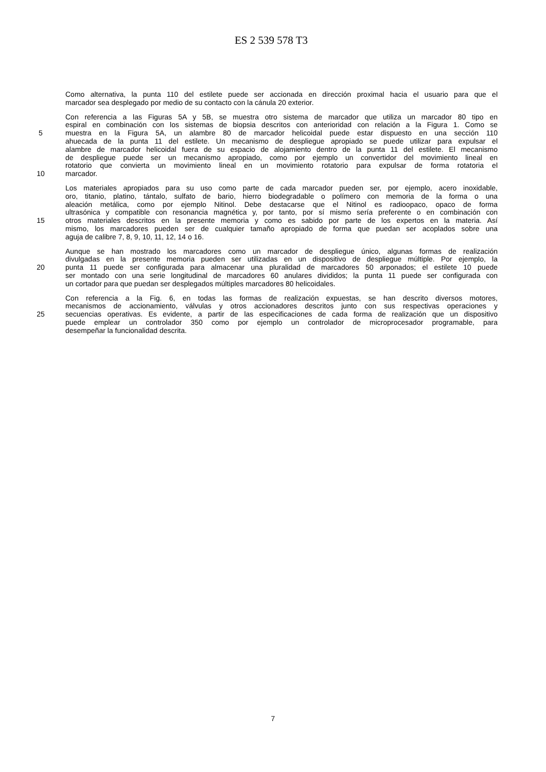ES 2 539 578 T3
Como alternativa, la punta 110 del estilete puede ser accionada en dirección proximal hacia el usuario para que el
marcador sea desplegado por medio de su contacto con la cánula 20 exterior.
Con referencia a las Figuras 5A y 5B, se muestra otro sistema de marcador que utiliza un marcador 80 tipo en
espiral en combinación con los sistemas de biopsia descritos con anterioridad con relación a la Figura 1. Como se
5 muestra en la Figura 5A, un alambre 80 de marcador helicoidal puede estar dispuesto en una sección 110
ahuecada de la punta 11 del estilete. Un mecanismo de despliegue apropiado se puede utilizar para expulsar el
alambre de marcador helicoidal fuera de su espacio de alojamiento dentro de la punta 11 del estilete. El mecanismo
de despliegue puede ser un mecanismo apropiado, como por ejemplo un convertidor del movimiento lineal en
rotatorio que convierta un movimiento lineal en un movimiento rotatorio para expulsar de forma rotatoria el
10 marcador.
Los materiales apropiados para su uso como parte de cada marcador pueden ser, por ejemplo, acero inoxidable,
oro, titanio, platino, tántalo, sulfato de bario, hierro biodegradable o polímero con memoria de la forma o una
aleación metálica, como por ejemplo Nitinol. Debe destacarse que el Nitinol es radioopaco, opaco de forma
ultrasónica y compatible con resonancia magnética y, por tanto, por sí mismo sería preferente o en combinación con
15 otros materiales descritos en la presente memoria y como es sabido por parte de los expertos en la materia. Así
mismo, los marcadores pueden ser de cualquier tamaño apropiado de forma que puedan ser acoplados sobre una
aguja de calibre 7, 8, 9, 10, 11, 12, 14 o 16.
Aunque se han mostrado los marcadores como un marcador de despliegue único, algunas formas de realización
divulgadas en la presente memoria pueden ser utilizadas en un dispositivo de despliegue múltiple. Por ejemplo, la
20 punta 11 puede ser configurada para almacenar una pluralidad de marcadores 50 arponados; el estilete 10 puede
ser montado con una serie longitudinal de marcadores 60 anulares divididos; la punta 11 puede ser configurada con
un cortador para que puedan ser desplegados múltiples marcadores 80 helicoidales.
Con referencia a la Fig. 6, en todas las formas de realización expuestas, se han descrito diversos motores,
mecanismos de accionamiento, válvulas y otros accionadores descritos junto con sus respectivas operaciones y
25 secuencias operativas. Es evidente, a partir de las especificaciones de cada forma de realización que un dispositivo
puede emplear un controlador 350 como por ejemplo un controlador de microprocesador programable, para
desempeñar la funcionalidad descrita.
7